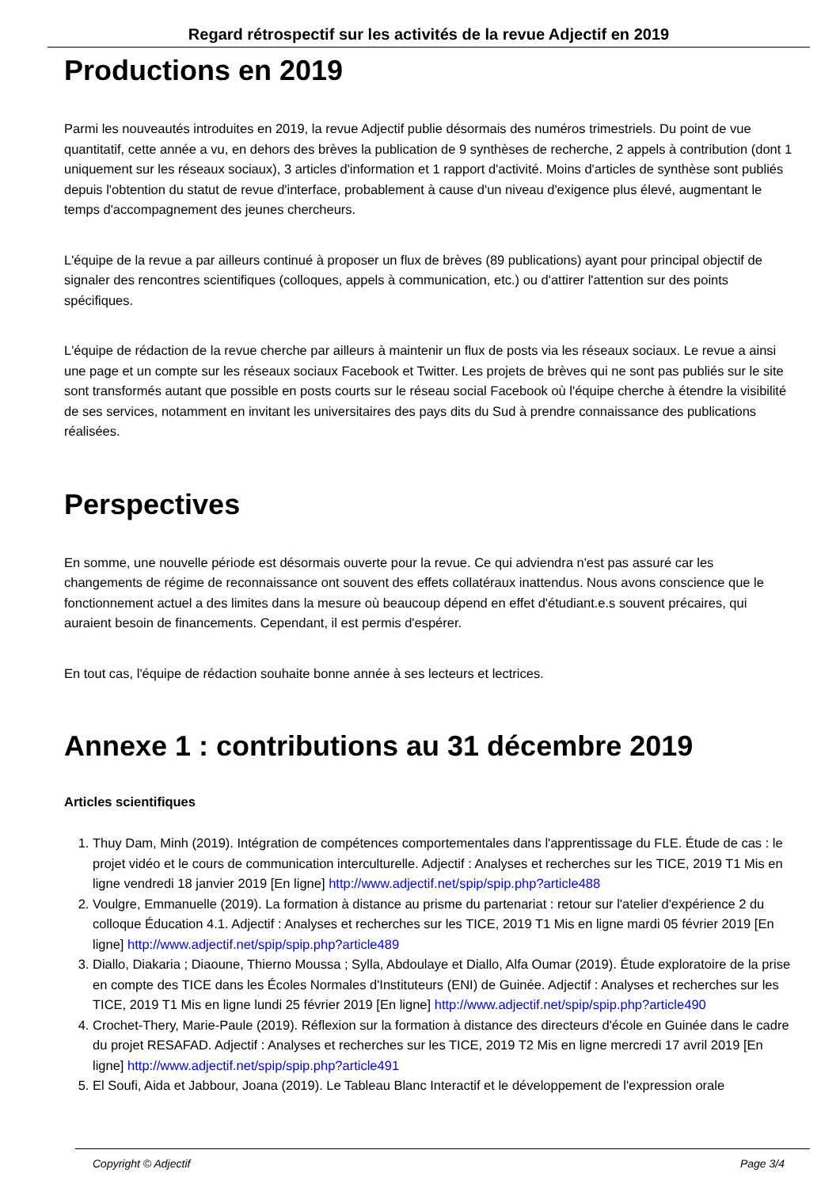Regard rétrospectif sur les activités de la revue Adjectif en 2019
Productions en 2019
Parmi les nouveautés introduites en 2019, la revue Adjectif publie désormais des numéros trimestriels. Du point de vue quantitatif, cette année a vu, en dehors des brèves la publication de 9 synthèses de recherche, 2 appels à contribution (dont 1 uniquement sur les réseaux sociaux), 3 articles d'information et 1 rapport d'activité. Moins d'articles de synthèse sont publiés depuis l'obtention du statut de revue d'interface, probablement à cause d'un niveau d'exigence plus élevé, augmentant le temps d'accompagnement des jeunes chercheurs.
L'équipe de la revue a par ailleurs continué à proposer un flux de brèves (89 publications) ayant pour principal objectif de signaler des rencontres scientifiques (colloques, appels à communication, etc.) ou d'attirer l'attention sur des points spécifiques.
L'équipe de rédaction de la revue cherche par ailleurs à maintenir un flux de posts via les réseaux sociaux. Le revue a ainsi une page et un compte sur les réseaux sociaux Facebook et Twitter. Les projets de brèves qui ne sont pas publiés sur le site sont transformés autant que possible en posts courts sur le réseau social Facebook où l'équipe cherche à étendre la visibilité de ses services, notamment en invitant les universitaires des pays dits du Sud à prendre connaissance des publications réalisées.
Perspectives
En somme, une nouvelle période est désormais ouverte pour la revue. Ce qui adviendra n'est pas assuré car les changements de régime de reconnaissance ont souvent des effets collatéraux inattendus. Nous avons conscience que le fonctionnement actuel a des limites dans la mesure où beaucoup dépend en effet d'étudiant.e.s souvent précaires, qui auraient besoin de financements. Cependant, il est permis d'espérer.
En tout cas, l'équipe de rédaction souhaite bonne année à ses lecteurs et lectrices.
Annexe 1 : contributions au 31 décembre 2019
Articles scientifiques
1. Thuy Dam, Minh (2019). Intégration de compétences comportementales dans l'apprentissage du FLE. Étude de cas : le projet vidéo et le cours de communication interculturelle. Adjectif : Analyses et recherches sur les TICE, 2019 T1 Mis en ligne vendredi 18 janvier 2019 [En ligne] http://www.adjectif.net/spip/spip.php?article488
2. Voulgre, Emmanuelle (2019). La formation à distance au prisme du partenariat : retour sur l'atelier d'expérience 2 du colloque Éducation 4.1. Adjectif : Analyses et recherches sur les TICE, 2019 T1 Mis en ligne mardi 05 février 2019 [En ligne] http://www.adjectif.net/spip/spip.php?article489
3. Diallo, Diakaria ; Diaoune, Thierno Moussa ; Sylla, Abdoulaye et Diallo, Alfa Oumar (2019). Étude exploratoire de la prise en compte des TICE dans les Écoles Normales d'Instituteurs (ENI) de Guinée. Adjectif : Analyses et recherches sur les TICE, 2019 T1 Mis en ligne lundi 25 février 2019 [En ligne] http://www.adjectif.net/spip/spip.php?article490
4. Crochet-Thery, Marie-Paule (2019). Réflexion sur la formation à distance des directeurs d'école en Guinée dans le cadre du projet RESAFAD. Adjectif : Analyses et recherches sur les TICE, 2019 T2 Mis en ligne mercredi 17 avril 2019 [En ligne] http://www.adjectif.net/spip/spip.php?article491
5. El Soufi, Aida et Jabbour, Joana (2019). Le Tableau Blanc Interactif et le développement de l'expression orale
Copyright © Adjectif Page 3/4